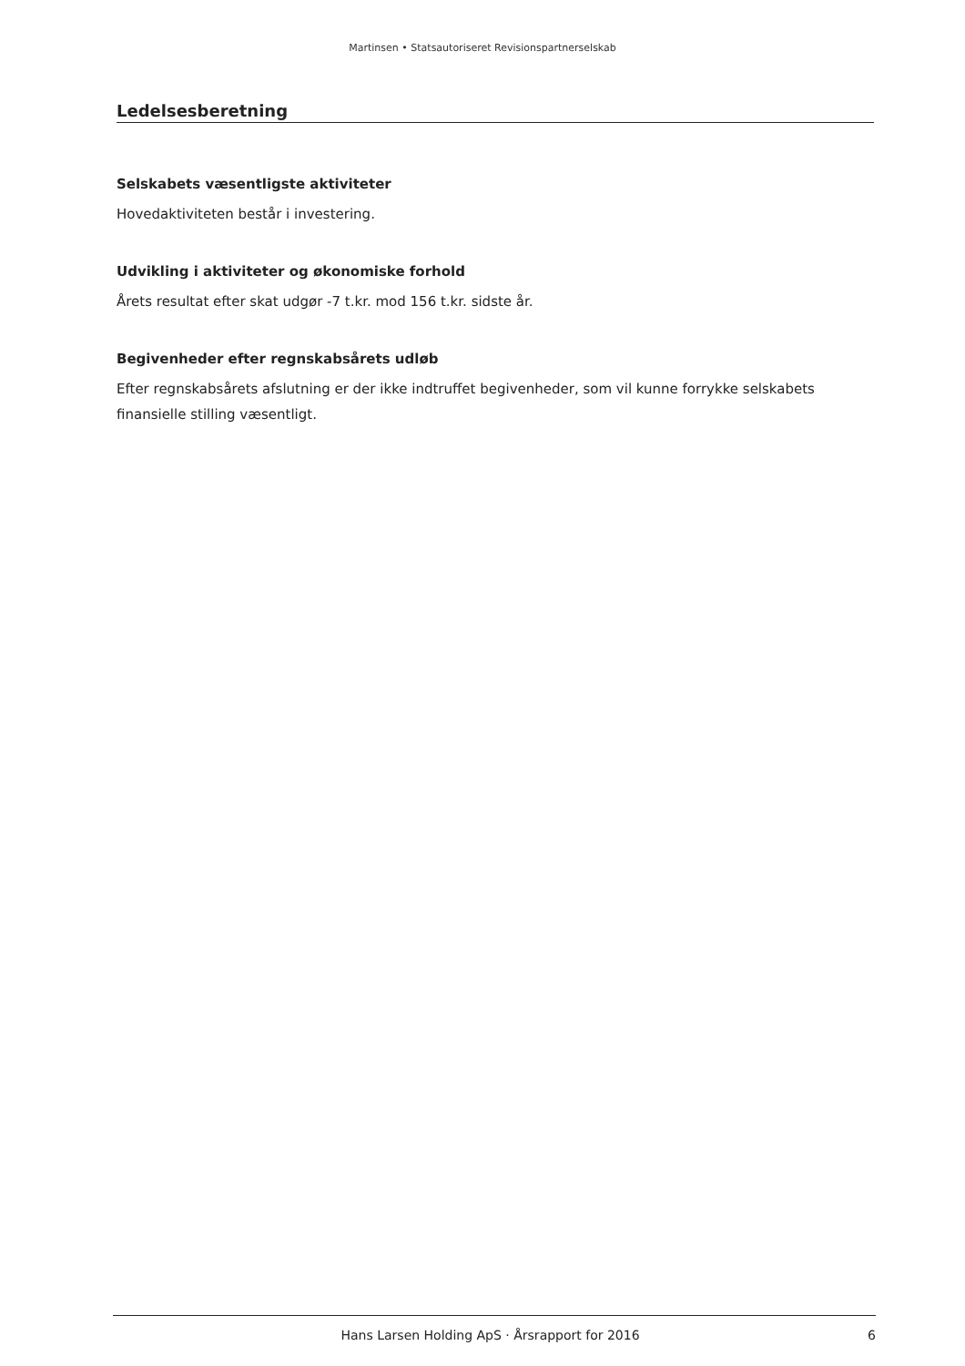Martinsen • Statsautoriseret Revisionspartnerselskab
Ledelsesberetning
Selskabets væsentligste aktiviteter
Hovedaktiviteten består i investering.
Udvikling i aktiviteter og økonomiske forhold
Årets resultat efter skat udgør -7 t.kr. mod 156 t.kr. sidste år.
Begivenheder efter regnskabsårets udløb
Efter regnskabsårets afslutning er der ikke indtruffet begivenheder, som vil kunne forrykke selskabets finansielle stilling væsentligt.
Hans Larsen Holding ApS · Årsrapport for 2016 6